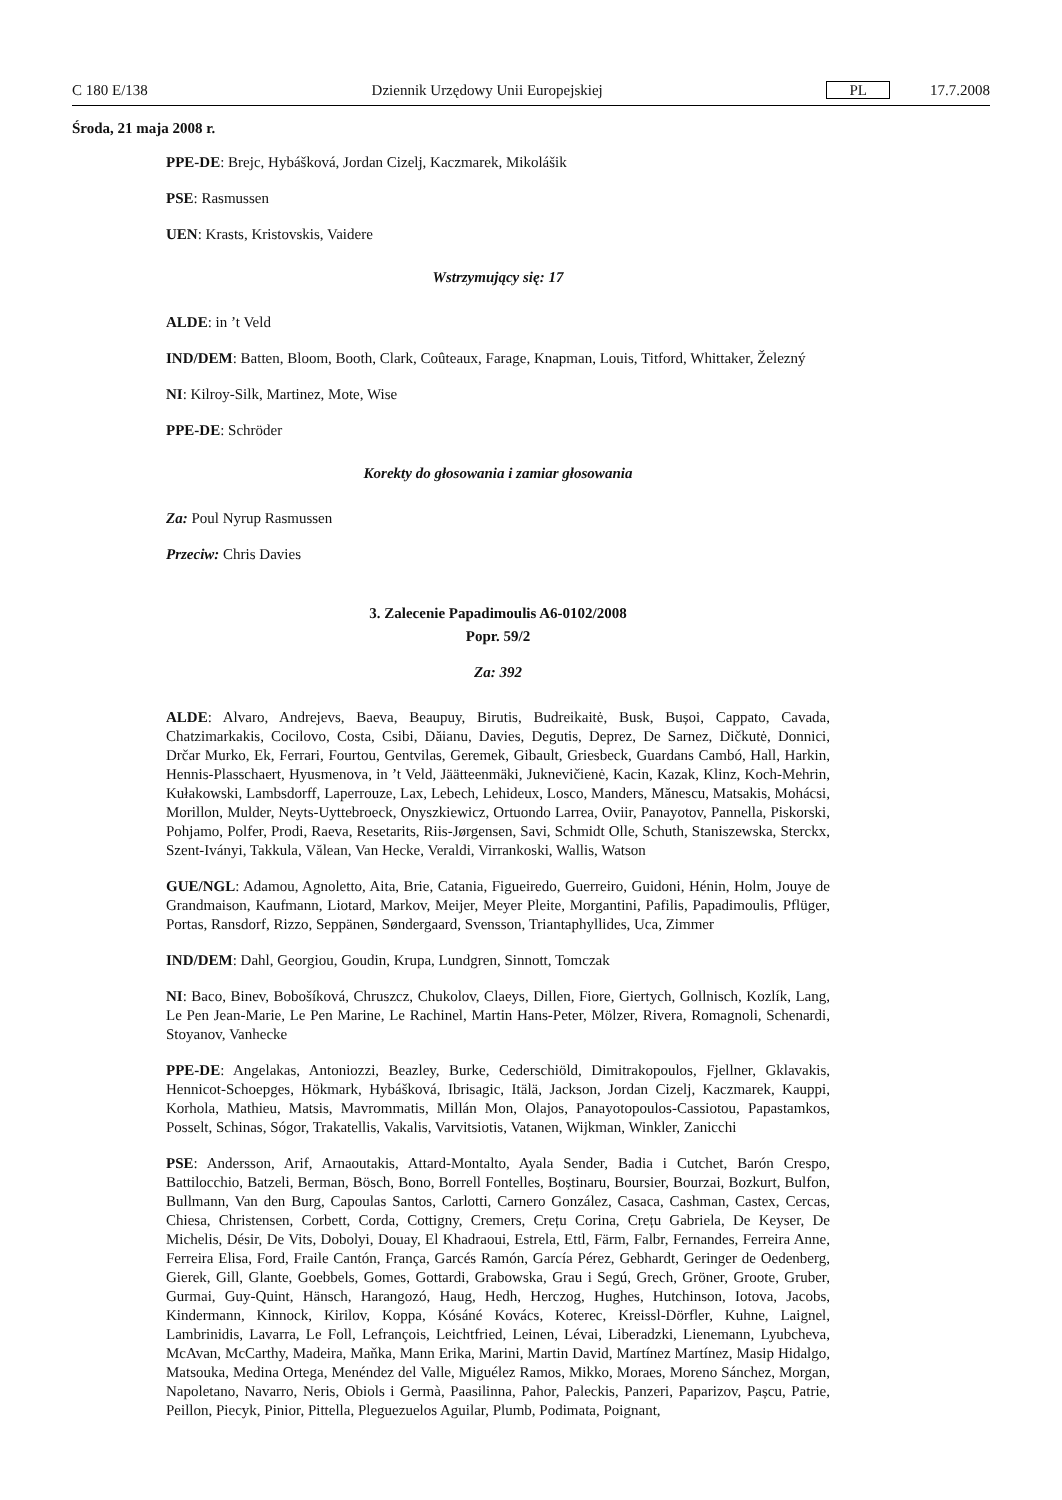C 180 E/138 Dziennik Urzędowy Unii Europejskiej PL 17.7.2008
Środa, 21 maja 2008 r.
PPE-DE: Brejc, Hybášková, Jordan Cizelj, Kaczmarek, Mikolášik
PSE: Rasmussen
UEN: Krasts, Kristovskis, Vaidere
Wstrzymujący się: 17
ALDE: in ’t Veld
IND/DEM: Batten, Bloom, Booth, Clark, Coûteaux, Farage, Knapman, Louis, Titford, Whittaker, Železný
NI: Kilroy-Silk, Martinez, Mote, Wise
PPE-DE: Schröder
Korekty do głosowania i zamiar głosowania
Za: Poul Nyrup Rasmussen
Przeciw: Chris Davies
3. Zalecenie Papadimoulis A6-0102/2008
Popr. 59/2
Za: 392
ALDE: Alvaro, Andrejevs, Baeva, Beaupuy, Birutis, Budreikaitė, Busk, Bușoi, Cappato, Cavada, Chatzimarkakis, Cocilovo, Costa, Csibi, Dăianu, Davies, Degutis, Deprez, De Sarnez, Dičkutė, Donnici, Drčar Murko, Ek, Ferrari, Fourtou, Gentvilas, Geremek, Gibault, Griesbeck, Guardans Cambó, Hall, Harkin, Hennis-Plasschaert, Hyusmenova, in ’t Veld, Jäätteenmäki, Juknevičienė, Kacin, Kazak, Klinz, Koch-Mehrin, Kułakowski, Lambsdorff, Laperrouze, Lax, Lebech, Lehideux, Losco, Manders, Mănescu, Matsakis, Mohácsi, Morillon, Mulder, Neyts-Uyttebroeck, Onyszkiewicz, Ortuondo Larrea, Oviir, Panayotov, Pannella, Piskorski, Pohjamo, Polfer, Prodi, Raeva, Resetarits, Riis-Jørgensen, Savi, Schmidt Olle, Schuth, Staniszewska, Sterckx, Szent-Iványi, Takkula, Vălean, Van Hecke, Veraldi, Virrankoski, Wallis, Watson
GUE/NGL: Adamou, Agnoletto, Aita, Brie, Catania, Figueiredo, Guerreiro, Guidoni, Hénin, Holm, Jouye de Grandmaison, Kaufmann, Liotard, Markov, Meijer, Meyer Pleite, Morgantini, Pafilis, Papadimoulis, Pflüger, Portas, Ransdorf, Rizzo, Seppänen, Søndergaard, Svensson, Triantaphyllides, Uca, Zimmer
IND/DEM: Dahl, Georgiou, Goudin, Krupa, Lundgren, Sinnott, Tomczak
NI: Baco, Binev, Bobošíková, Chruszcz, Chukolov, Claeys, Dillen, Fiore, Giertych, Gollnisch, Kozlík, Lang, Le Pen Jean-Marie, Le Pen Marine, Le Rachinel, Martin Hans-Peter, Mölzer, Rivera, Romagnoli, Schenardi, Stoyanov, Vanhecke
PPE-DE: Angelakas, Antoniozzi, Beazley, Burke, Cederschiöld, Dimitrakopoulos, Fjellner, Gklavakis, Hennicot-Schoepges, Hökmark, Hybášková, Ibrisagic, Itälä, Jackson, Jordan Cizelj, Kaczmarek, Kauppi, Korhola, Mathieu, Matsis, Mavrommatis, Millán Mon, Olajos, Panayotopoulos-Cassiotou, Papastamkos, Posselt, Schinas, Sógor, Trakatellis, Vakalis, Varvitsiotis, Vatanen, Wijkman, Winkler, Zanicchi
PSE: Andersson, Arif, Arnaoutakis, Attard-Montalto, Ayala Sender, Badia i Cutchet, Barón Crespo, Battilocchio, Batzeli, Berman, Bösch, Bono, Borrell Fontelles, Boștinaru, Boursier, Bourzai, Bozkurt, Bulfon, Bullmann, Van den Burg, Capoulas Santos, Carlotti, Carnero González, Casaca, Cashman, Castex, Cercas, Chiesa, Christensen, Corbett, Corda, Cottigny, Cremers, Crețu Corina, Crețu Gabriela, De Keyser, De Michelis, Désir, De Vits, Dobolyi, Douay, El Khadraoui, Estrela, Ettl, Färm, Falbr, Fernandes, Ferreira Anne, Ferreira Elisa, Ford, Fraile Cantón, França, Garcés Ramón, García Pérez, Gebhardt, Geringer de Oedenberg, Gierek, Gill, Glante, Goebbels, Gomes, Gottardi, Grabowska, Grau i Segú, Grech, Gröner, Groote, Gruber, Gurmai, Guy-Quint, Hänsch, Harangozó, Haug, Hedh, Herczog, Hughes, Hutchinson, Iotova, Jacobs, Kindermann, Kinnock, Kirilov, Koppa, Kósáné Kovács, Koterec, Kreissl-Dörfler, Kuhne, Laignel, Lambrinidis, Lavarra, Le Foll, Lefrançois, Leichtfried, Leinen, Lévai, Liberadzki, Lienemann, Lyubcheva, McAvan, McCarthy, Madeira, Maňka, Mann Erika, Marini, Martin David, Martínez Martínez, Masip Hidalgo, Matsouka, Medina Ortega, Menéndez del Valle, Miguélez Ramos, Mikko, Moraes, Moreno Sánchez, Morgan, Napoletano, Navarro, Neris, Obiols i Germà, Paasilinna, Pahor, Paleckis, Panzeri, Paparizov, Pașcu, Patrie, Peillon, Piecyk, Pinior, Pittella, Pleguezuelos Aguilar, Plumb, Podimata, Poignant,